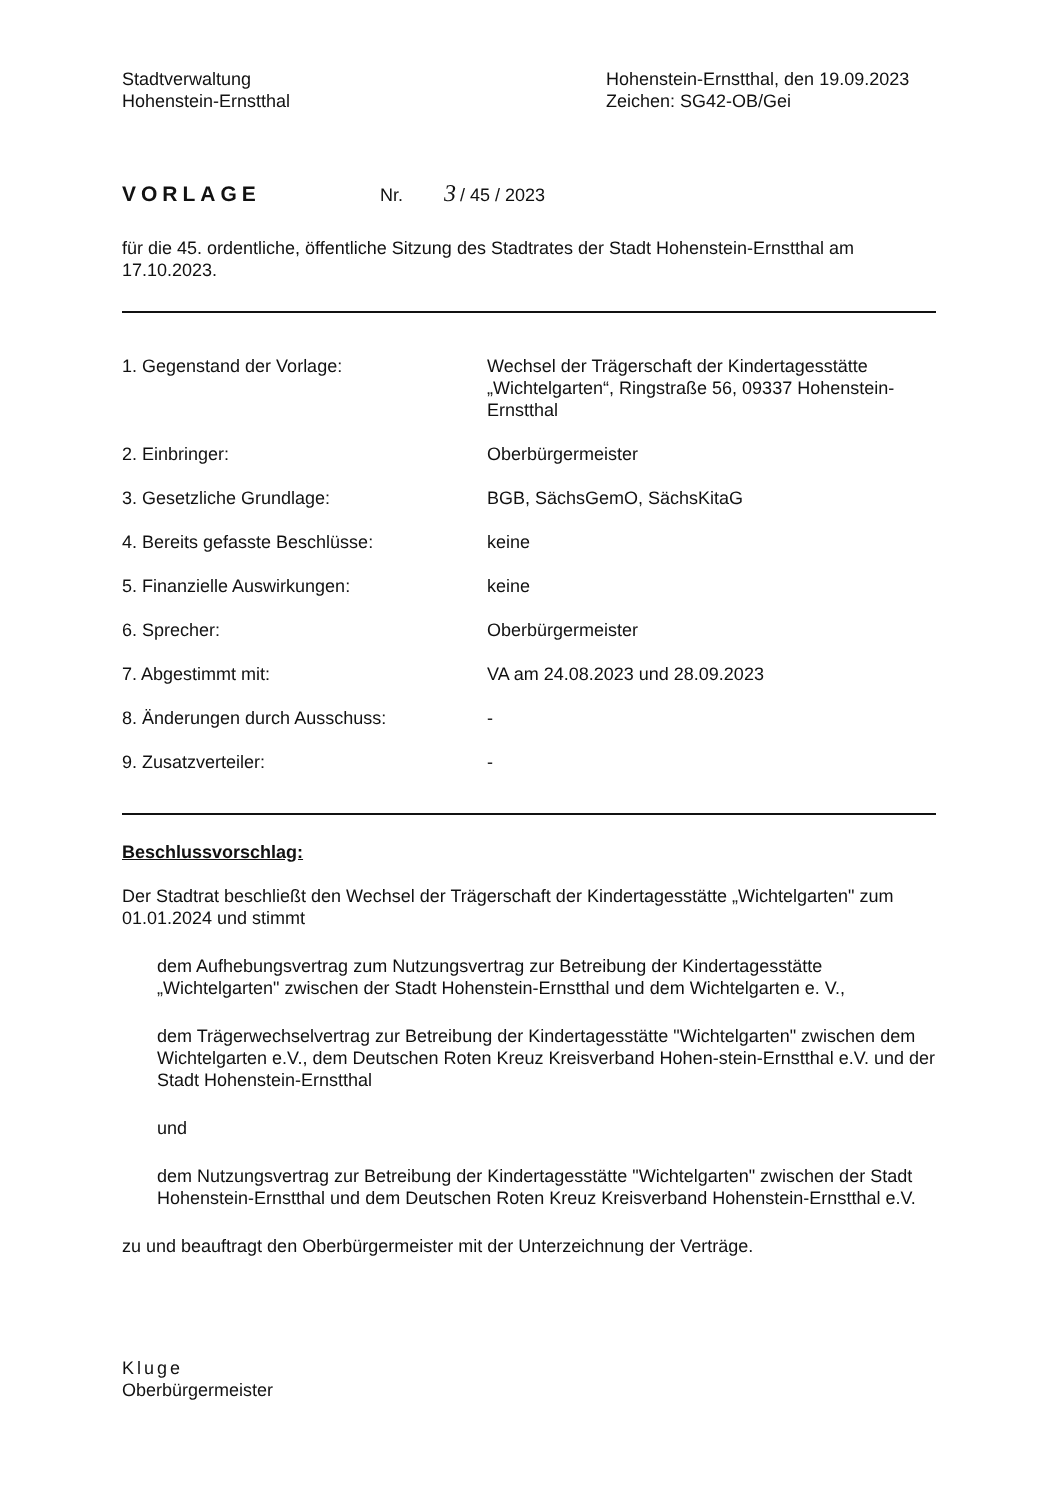Stadtverwaltung
Hohenstein-Ernstthal
Hohenstein-Ernstthal, den 19.09.2023
Zeichen: SG42-OB/Gei
VORLAGE Nr. 3 / 45 / 2023
für die 45. ordentliche, öffentliche Sitzung des Stadtrates der Stadt Hohenstein-Ernstthal am 17.10.2023.
| 1. Gegenstand der Vorlage: | Wechsel der Trägerschaft der Kindertagesstätte „Wichtelgarten“, Ringstraße 56, 09337 Hohenstein-Ernstthal |
| 2. Einbringer: | Oberbürgermeister |
| 3. Gesetzliche Grundlage: | BGB, SächsGemO, SächsKitaG |
| 4. Bereits gefasste Beschlüsse: | keine |
| 5. Finanzielle Auswirkungen: | keine |
| 6. Sprecher: | Oberbürgermeister |
| 7. Abgestimmt mit: | VA am 24.08.2023 und 28.09.2023 |
| 8. Änderungen durch Ausschuss: | - |
| 9. Zusatzverteiler: | - |
Beschlussvorschlag:
Der Stadtrat beschließt den Wechsel der Trägerschaft der Kindertagesstätte „Wichtelgarten" zum 01.01.2024 und stimmt
dem Aufhebungsvertrag zum Nutzungsvertrag zur Betreibung der Kindertagesstätte „Wichtelgarten" zwischen der Stadt Hohenstein-Ernstthal und dem Wichtelgarten e. V.,
dem Trägerwechselvertrag zur Betreibung der Kindertagesstätte "Wichtelgarten" zwischen dem Wichtelgarten e.V., dem Deutschen Roten Kreuz Kreisverband Hohen-stein-Ernstthal e.V. und der Stadt Hohenstein-Ernstthal
und
dem Nutzungsvertrag zur Betreibung der Kindertagesstätte "Wichtelgarten" zwischen der Stadt Hohenstein-Ernstthal und dem Deutschen Roten Kreuz Kreisverband Hohenstein-Ernstthal e.V.
zu und beauftragt den Oberbürgermeister mit der Unterzeichnung der Verträge.
Kluge
Oberbürgermeister